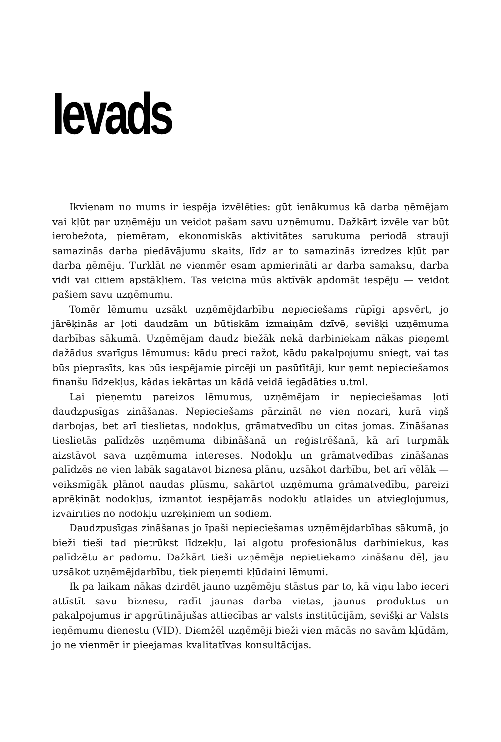Ievads
Ikvienam no mums ir iespēja izvēlēties: gūt ienākumus kā darba ņēmējam vai kļūt par uzņēmēju un veidot pašam savu uzņēmumu. Dažkārt izvēle var būt ierobežota, piemēram, ekonomiskās aktivitātes sarukuma periodā strauji samazinās darba piedāvājumu skaits, līdz ar to samazinās izredzes kļūt par darba ņēmēju. Turklāt ne vienmēr esam apmierināti ar darba samaksu, darba vidi vai citiem apstākļiem. Tas veicina mūs aktīvāk apdomāt iespēju — veidot pašiem savu uzņēmumu.
Tomēr lēmumu uzsākt uzņēmējdarbību nepieciešams rūpīgi apsvērt, jo jārēķinās ar ļoti daudzām un būtiskām izmaiņām dzīvē, sevišķi uzņēmuma darbības sākumā. Uzņēmējam daudz biežāk nekā darbiniekam nākas pieņemt dažādus svarīgus lēmumus: kādu preci ražot, kādu pakalpojumu sniegt, vai tas būs pieprasīts, kas būs iespējamie pircēji un pasūtītāji, kur ņemt nepieciešamos finanšu līdzekļus, kādas iekārtas un kādā veidā iegādāties u.tml.
Lai pieņemtu pareizos lēmumus, uzņēmējam ir nepieciešamas ļoti daudzpusīgas zināšanas. Nepieciešams pārzināt ne vien nozari, kurā viņš darbojas, bet arī tieslietas, nodokļus, grāmatvedību un citas jomas. Zināšanas tieslietās palīdzēs uzņēmuma dibināšanā un reģistrēšanā, kā arī turpmāk aizstāvot sava uzņēmuma intereses. Nodokļu un grāmatvedības zināšanas palīdzēs ne vien labāk sagatavot biznesa plānu, uzsākot darbību, bet arī vēlāk — veiksmīgāk plānot naudas plūsmu, sakārtot uzņēmuma grāmatvedību, pareizi aprēķināt nodokļus, izmantot iespējamās nodokļu atlaides un atvieglojumus, izvairīties no nodokļu uzrēķiniem un sodiem.
Daudzpusīgas zināšanas jo īpaši nepieciešamas uzņēmējdarbības sākumā, jo bieži tieši tad pietrūkst līdzekļu, lai algotu profesionālus darbiniekus, kas palīdzētu ar padomu. Dažkārt tieši uzņēmēja nepietiekamo zināšanu dēļ, jau uzsākot uzņēmējdarbību, tiek pieņemti kļūdaini lēmumi.
Ik pa laikam nākas dzirdēt jauno uzņēmēju stāstus par to, kā viņu labo ieceri attīstīt savu biznesu, radīt jaunas darba vietas, jaunus produktus un pakalpojumus ir apgrūtinājušas attiecības ar valsts institūcijām, sevišķi ar Valsts ieņēmumu dienestu (VID). Diemžēl uzņēmēji bieži vien mācās no savām kļūdām, jo ne vienmēr ir pieejamas kvalitatīvas konsultācijas.